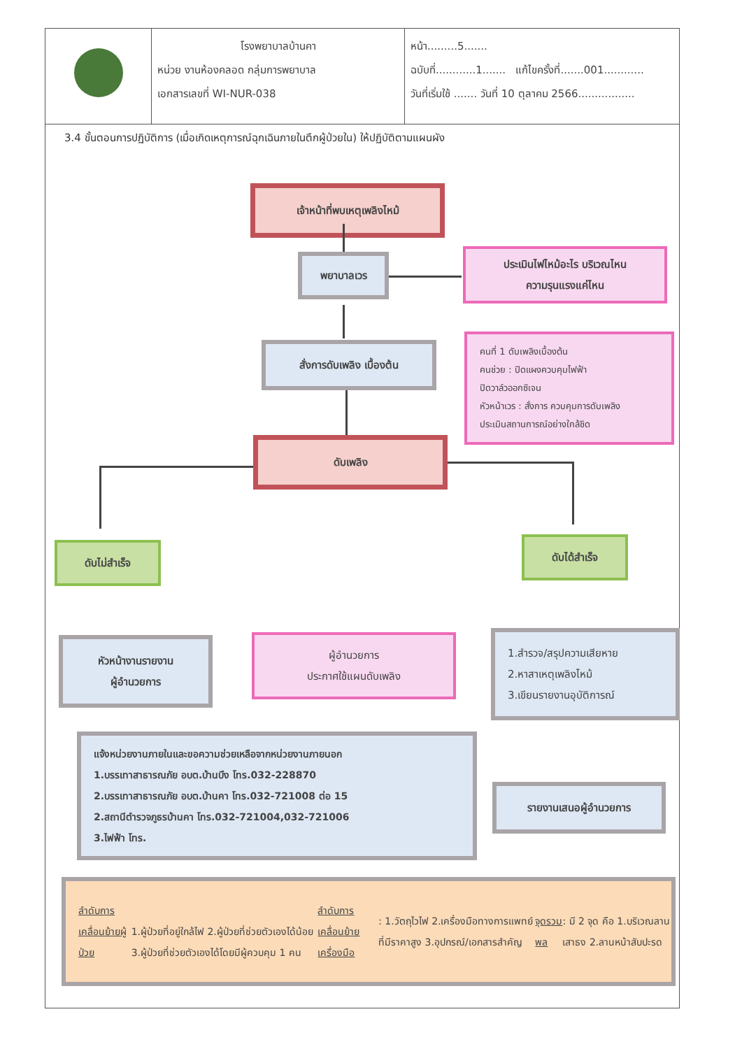| | โรงพยาบาลบ้านคา หน่วย งานห้องคลอด กลุ่มการพยาบาล เอกสารเลขที่ WI-NUR-038 | หน้า.........5....... ฉบับที่............1....... แก้ไขครั้งที่.......001............ วันที่เริ่มใช้ ....... วันที่ 10 ตุลาคม 2566................. |
3.4 ขั้นตอนการปฏิบัติการ (เมื่อเกิดเหตุการณ์ฉุกเฉินภายในตึกผู้ป่วยใน) ให้ปฏิบัติตามแผนผัง
เจ้าหน้าที่พบเหตุเพลิงไหม้
พยาบาลเวร
ประเมินไฟไหม้อะไร บริเวณไหน
ความรุนแรงแค่ไหน
สั่งการดับเพลิง เบื้องต้น
คนที่ 1 ดับเพลิงเบื้องต้น
คนช่วย : ปิดแผงควบคุมไฟฟ้า
ปิดวาล์วออกซิเจน
หัวหน้าเวร : สั่งการ ควบคุมการดับเพลิง
ประเมินสถานการณ์อย่างใกล้ชิด
ดับเพลิง
ดับไม่สำเร็จ ดับได้สำเร็จ
หัวหน้างานรายงาน
ผู้อำนวยการ
ผู้อำนวยการ
ประกาศใช้แผนดับเพลิง
1.สำรวจ/สรุปความเสียหาย
2.หาสาเหตุเพลิงไหม้
3.เขียนรายงานอุบัติการณ์
แจ้งหน่วยงานภายในและขอความช่วยเหลือจากหน่วยงานภายนอก
1.บรรเทาสาธารณภัย อบต.บ้านบึง โทร.032-228870
2.บรรเทาสาธารณภัย อบต.บ้านคา โทร.032-721008 ต่อ 15
2.สถานีตำรวจภูธรบ้านคา โทร.032-721004,032-721006
3.ไฟฟ้า โทร.
รายงานเสนอผู้อำนวยการ
ลำดับการเคลื่อนย้ายผู้ป่วย
1.ผู้ป่วยที่อยู่ใกล้ไฟ 2.ผู้ป่วยที่ช่วยตัวเองได้น้อย 3.ผู้ป่วยที่ช่วยตัวเองได้โดยมีผู้ควบคุม 1 คน
ลำดับการเคลื่อนย้ายเครื่องมือ : 1.วัตถุไวไฟ 2.เครื่องมือทางการแพทย์ที่มีราคาสูง 3.อุปกรณ์/เอกสารสำคัญ
จุดรวมพล : มี 2 จุด คือ 1.บริเวณลานเสาธง 2.ลานหน้าสับปะรด